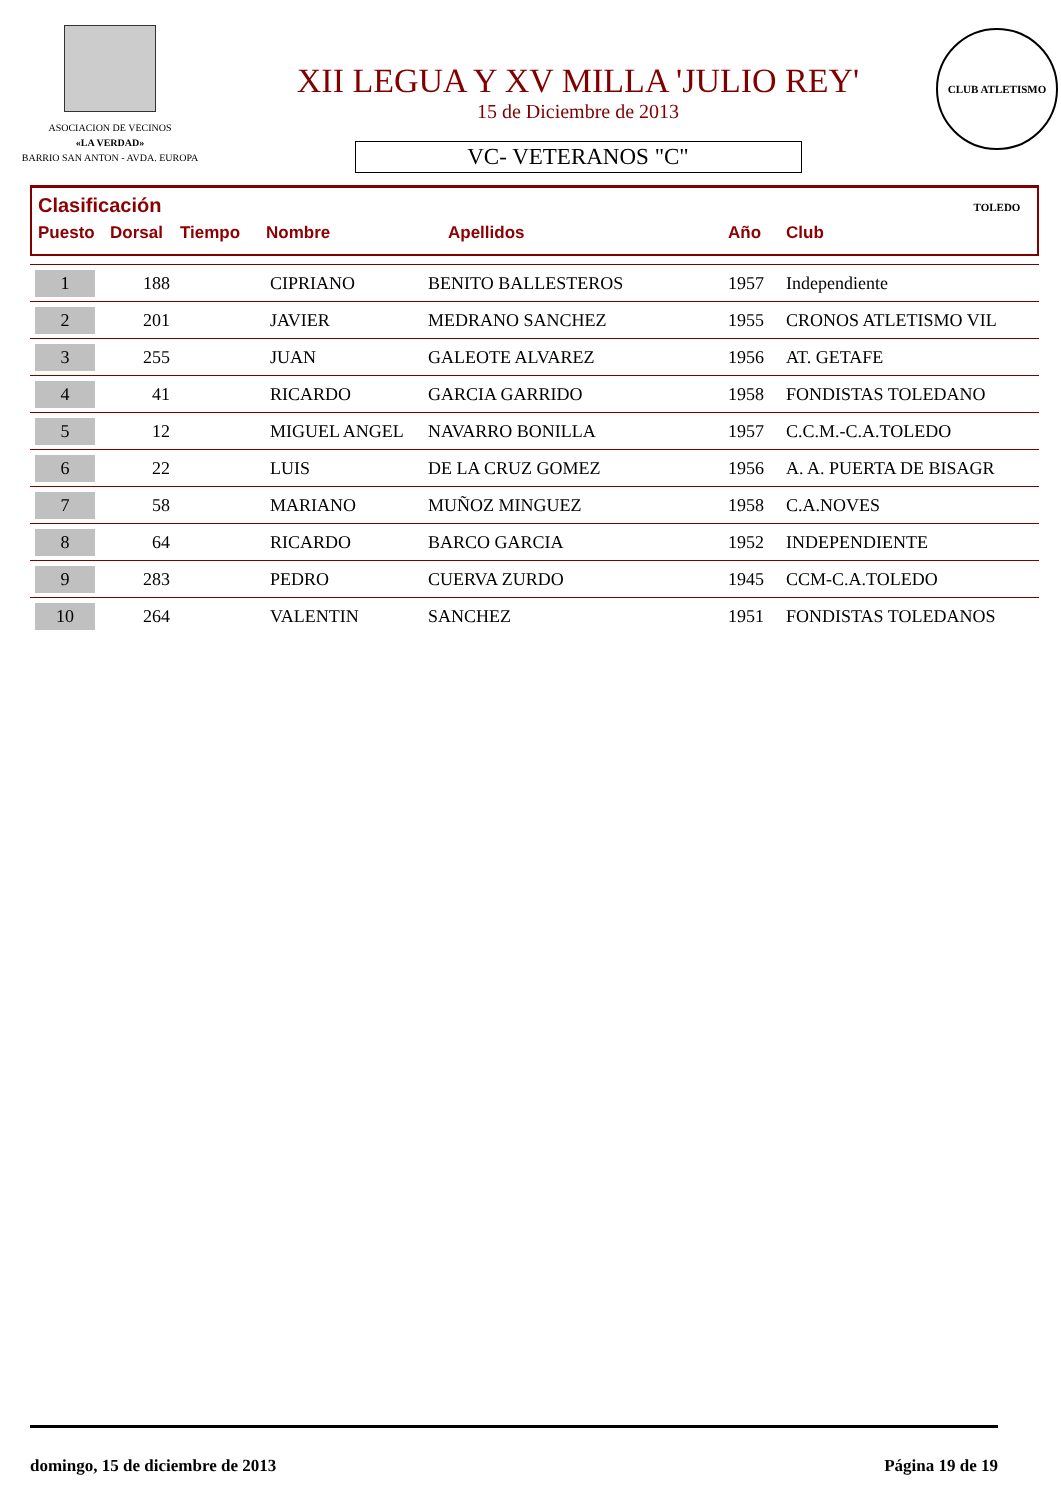ASOCIACION DE VECINOS
«LA VERDAD»
BARRIO SAN ANTON - AVDA. EUROPA
XII LEGUA Y XV MILLA 'JULIO REY'
15 de Diciembre de 2013
VC- VETERANOS "C"
CLUB ATLETISMO TOLEDO
Clasificación
Puesto Dorsal Tiempo Nombre Apellidos Año Club
| 1 | 188 | | CIPRIANO | BENITO BALLESTEROS | 1957 | Independiente |
| 2 | 201 | | JAVIER | MEDRANO SANCHEZ | 1955 | CRONOS ATLETISMO VIL |
| 3 | 255 | | JUAN | GALEOTE ALVAREZ | 1956 | AT. GETAFE |
| 4 | 41 | | RICARDO | GARCIA GARRIDO | 1958 | FONDISTAS TOLEDANO |
| 5 | 12 | | MIGUEL ANGEL | NAVARRO BONILLA | 1957 | C.C.M.-C.A.TOLEDO |
| 6 | 22 | | LUIS | DE LA CRUZ GOMEZ | 1956 | A. A. PUERTA DE BISAGR |
| 7 | 58 | | MARIANO | MUÑOZ MINGUEZ | 1958 | C.A.NOVES |
| 8 | 64 | | RICARDO | BARCO GARCIA | 1952 | INDEPENDIENTE |
| 9 | 283 | | PEDRO | CUERVA ZURDO | 1945 | CCM-C.A.TOLEDO |
| 10 | 264 | | VALENTIN | SANCHEZ | 1951 | FONDISTAS TOLEDANOS |
domingo, 15 de diciembre de 2013 Página 19 de 19